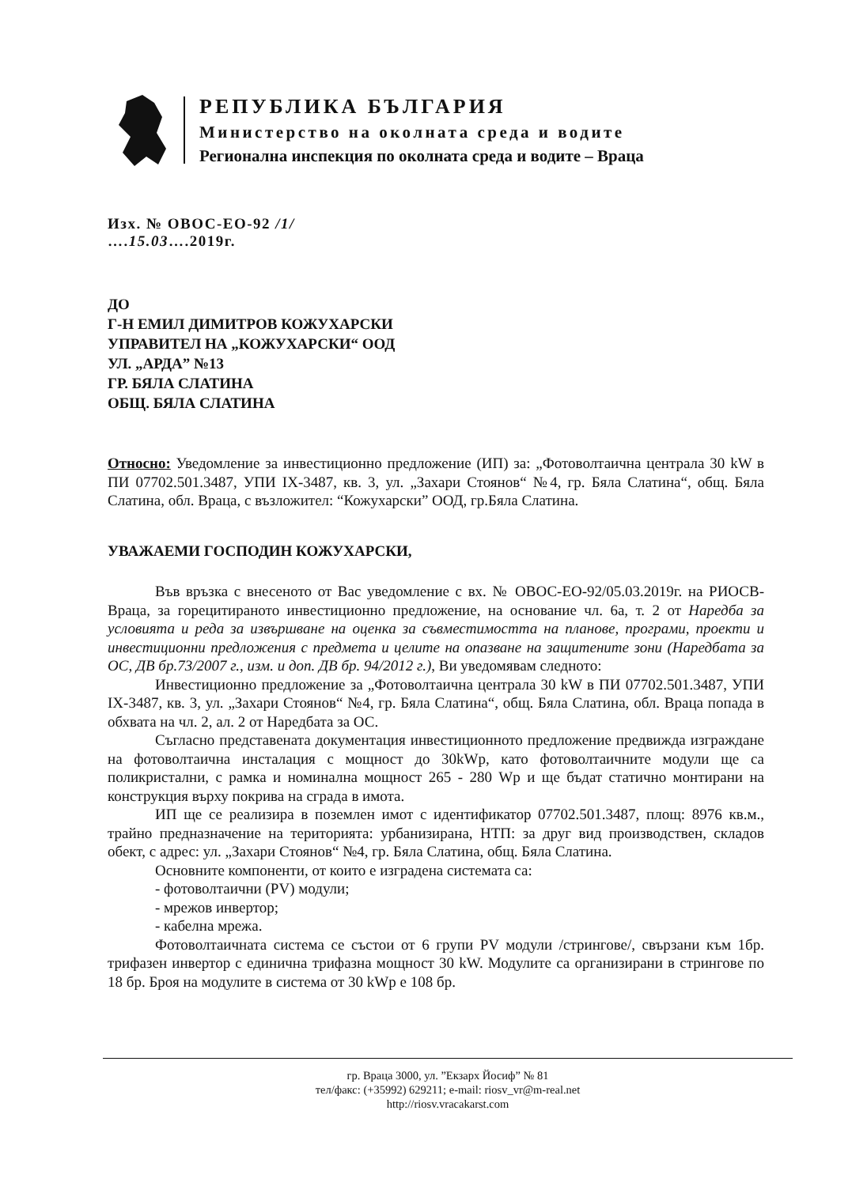РЕПУБЛИКА БЪЛГАРИЯ
Министерство на околната среда и водите
Регионална инспекция по околната среда и водите – Враца
Изх. № ОВОС-ЕО-92 /1/
….15.03….2019г.
ДО
Г-Н ЕМИЛ ДИМИТРОВ КОЖУХАРСКИ
УПРАВИТЕЛ НА „КОЖУХАРСКИ“ ООД
УЛ. „АРДА” №13
ГР. БЯЛА СЛАТИНА
ОБЩ. БЯЛА СЛАТИНА
Относно: Уведомление за инвестиционно предложение (ИП) за: „Фотоволтаична централа 30 kW в ПИ 07702.501.3487, УПИ IX-3487, кв. 3, ул. „Захари Стоянов“ №4, гр. Бяла Слатина“, общ. Бяла Слатина, обл. Враца, с възложител: “Кожухарски” ООД, гр.Бяла Слатина.
УВАЖАЕМИ ГОСПОДИН КОЖУХАРСКИ,
Във връзка с внесеното от Вас уведомление с вх. № ОВОС-ЕО-92/05.03.2019г. на РИОСВ-Враца, за горецитираното инвестиционно предложение, на основание чл. 6а, т. 2 от Наредба за условията и реда за извършване на оценка за съвместимостта на планове, програми, проекти и инвестиционни предложения с предмета и целите на опазване на защитените зони (Наредбата за ОС, ДВ бр.73/2007 г., изм. и доп. ДВ бр. 94/2012 г.), Ви уведомявам следното:
Инвестиционно предложение за „Фотоволтаична централа 30 kW в ПИ 07702.501.3487, УПИ IX-3487, кв. 3, ул. „Захари Стоянов“ №4, гр. Бяла Слатина“, общ. Бяла Слатина, обл. Враца попада в обхвата на чл. 2, ал. 2 от Наредбата за ОС.
Съгласно представената документация инвестиционното предложение предвижда изграждане на фотоволтаична инсталация с мощност до 30kWp, като фотоволтаичните модули ще са поликристални, с рамка и номинална мощност 265 - 280 Wp и ще бъдат статично монтирани на конструкция върху покрива на сграда в имота.
ИП ще се реализира в поземлен имот с идентификатор 07702.501.3487, площ: 8976 кв.м., трайно предназначение на територията: урбанизирана, НТП: за друг вид производствен, складов обект, с адрес: ул. „Захари Стоянов“ №4, гр. Бяла Слатина, общ. Бяла Слатина.
Основните компоненти, от които е изградена системата са:
- фотоволтаични (PV) модули;
- мрежов инвертор;
- кабелна мрежа.
Фотоволтаичната система се състои от 6 групи PV модули /стрингове/, свързани към 1бр. трифазен инвертор с единична трифазна мощност 30 kW. Модулите са организирани в стрингове по 18 бр. Броя на модулите в система от 30 kWp е 108 бр.
гр. Враца 3000, ул. ”Екзарх Йосиф” № 81
тел/факс: (+35992) 629211; e-mail: riosv_vr@m-real.net
http://riosv.vracakarst.com